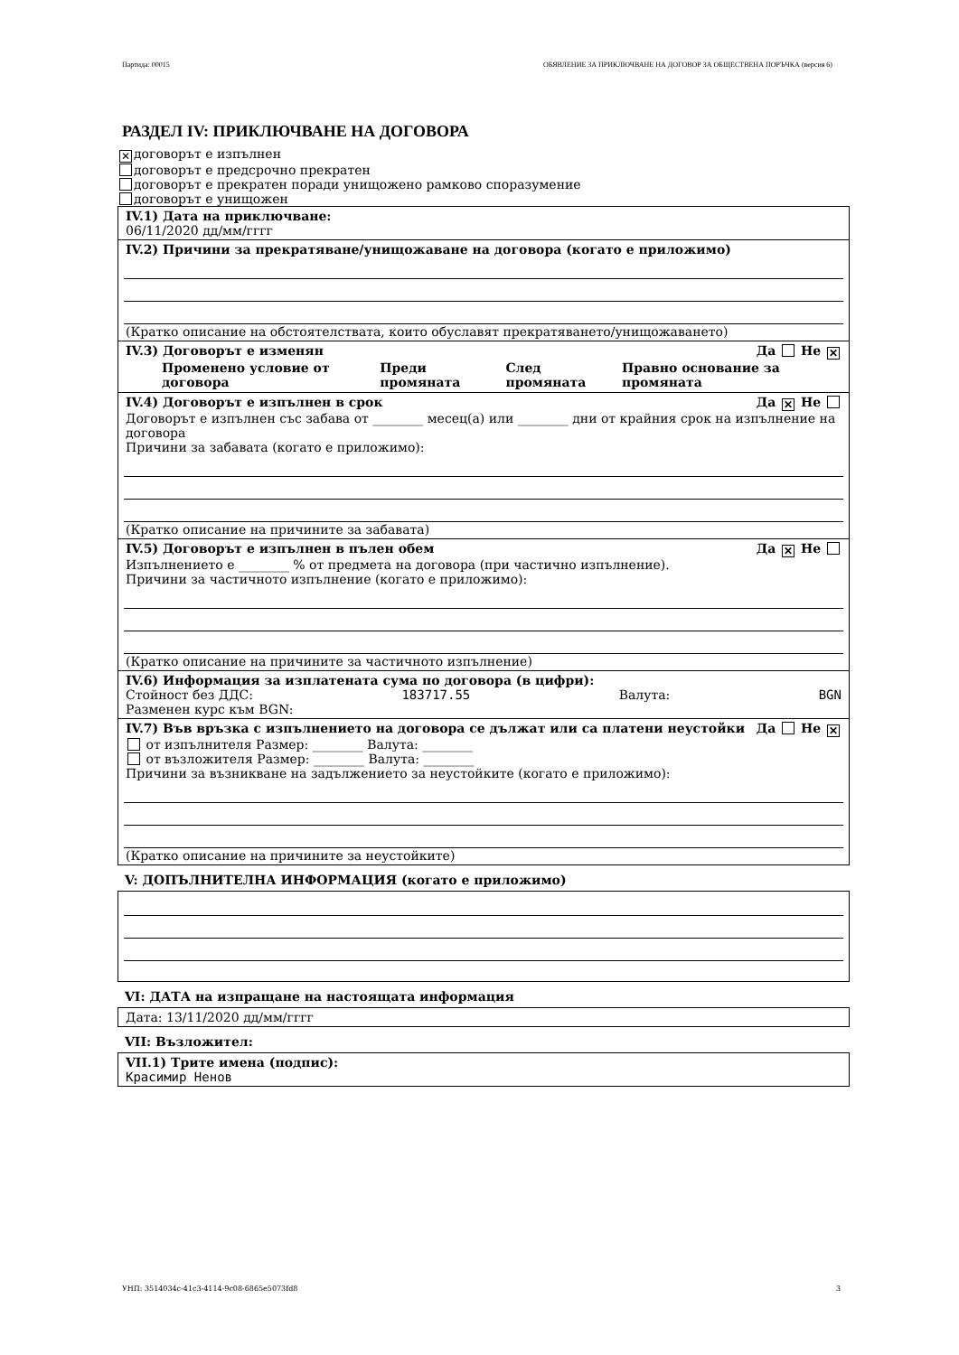Партида: 00015 ОБЯВЛЕНИЕ ЗА ПРИКЛЮЧВАНЕ НА ДОГОВОР ЗА ОБЩЕСТВЕНА ПОРЪЧКА (версия 6)
РАЗДЕЛ IV: ПРИКЛЮЧВАНЕ НА ДОГОВОРА
✕ договорът е изпълнен
договорът е предсрочно прекратен
договорът е прекратен поради унищожено рамково споразумение
договорът е унищожен
IV.1) Дата на приключване:
06/11/2020 дд/мм/гггг
IV.2) Причини за прекратяване/унищожаване на договора (когато е приложимо)
(Кратко описание на обстоятелствата, които обуславят прекратяването/унищожаването)
IV.3) Договорът е изменян Да Не ✕
| Променено условие от договора | Преди промяната | След промяната | Правно основание за промяната |
| --- | --- | --- | --- |
IV.4) Договорът е изпълнен в срок Да ✕ Не
Договорът е изпълнен със забава от ________ месец(а) или ________ дни от крайния срок на изпълнение на договора
Причини за забавата (когато е приложимо):
(Кратко описание на причините за забавата)
IV.5) Договорът е изпълнен в пълен обем Да ✕ Не
Изпълнението е ________ % от предмета на договора (при частично изпълнение).
Причини за частичното изпълнение (когато е приложимо):
(Кратко описание на причините за частичното изпълнение)
IV.6) Информация за изплатената сума по договора (в цифри):
Стойност без ДДС: 183717.55 Валута: BGN
Разменен курс към BGN:
IV.7) Във връзка с изпълнението на договора се дължат или са платени неустойки Да Не ✕
от изпълнителя Размер: ________ Валута: ________
от възложителя Размер: ________ Валута: ________
Причини за възникване на задължението за неустойките (когато е приложимо):
(Кратко описание на причините за неустойките)
V: ДОПЪЛНИТЕЛНА ИНФОРМАЦИЯ (когато е приложимо)
VI: ДАТА на изпращане на настоящата информация
Дата: 13/11/2020 дд/мм/гггг
VII: Възложител:
VII.1) Трите имена (подпис):
Красимир Ненов
УНП: 3514034c-41c3-4114-9c08-6865e5073fd8 3